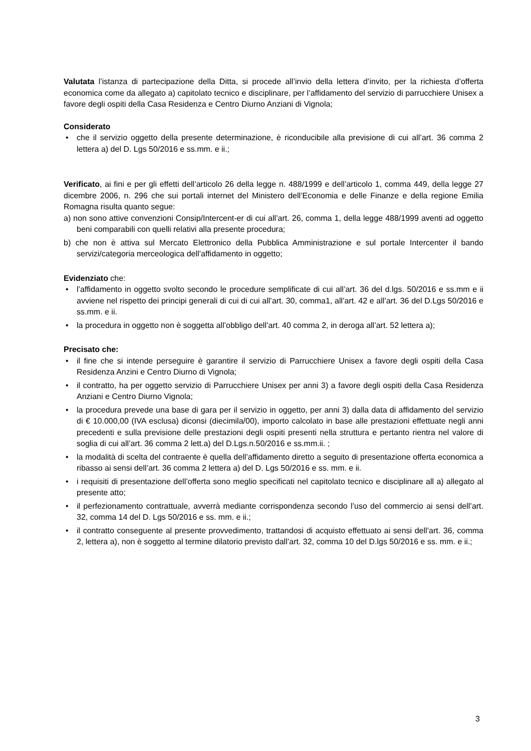Valutata l’istanza di partecipazione della Ditta, si procede all’invio della lettera d’invito, per la richiesta d’offerta economica come da allegato a) capitolato tecnico e disciplinare, per l’affidamento del servizio di parrucchiere Unisex a favore degli ospiti della Casa Residenza e Centro Diurno Anziani di Vignola;
Considerato
• che il servizio oggetto della presente determinazione, è riconducibile alla previsione di cui all’art. 36 comma 2 lettera a) del D. Lgs 50/2016 e ss.mm. e ii.;
Verificato, ai fini e per gli effetti dell’articolo 26 della legge n. 488/1999 e dell’articolo 1, comma 449, della legge 27 dicembre 2006, n. 296 che sui portali internet del Ministero dell’Economia e delle Finanze e della regione Emilia Romagna risulta quanto segue:
a) non sono attive convenzioni Consip/Intercent-er di cui all’art. 26, comma 1, della legge 488/1999 aventi ad oggetto beni comparabili con quelli relativi alla presente procedura;
b) che non è attiva sul Mercato Elettronico della Pubblica Amministrazione e sul portale Intercenter il bando servizi/categoria merceologica dell’affidamento in oggetto;
Evidenziato che:
• l’affidamento in oggetto svolto secondo le procedure semplificate di cui all’art. 36 del d.lgs. 50/2016 e ss.mm e ii avviene nel rispetto dei principi generali di cui di cui all’art. 30, comma1, all’art. 42 e all’art. 36 del D.Lgs 50/2016 e ss.mm. e ii.
• la procedura in oggetto non è soggetta all’obbligo dell’art. 40 comma 2, in deroga all’art. 52 lettera a);
Precisato che:
• il fine che si intende perseguire è garantire il servizio di Parrucchiere Unisex a favore degli ospiti della Casa Residenza Anzini e Centro Diurno di Vignola;
• il contratto, ha per oggetto servizio di Parrucchiere Unisex per anni 3) a favore degli ospiti della Casa Residenza Anziani e Centro Diurno Vignola;
• la procedura prevede una base di gara per il servizio in oggetto, per anni 3) dalla data di affidamento del servizio di € 10.000,00 (IVA esclusa) diconsi (diecimila/00), importo calcolato in base alle prestazioni effettuate negli anni precedenti e sulla previsione delle prestazioni degli ospiti presenti nella struttura e pertanto rientra nel valore di soglia di cui all’art. 36 comma 2 lett.a) del D.Lgs.n.50/2016 e ss.mm.ii. ;
• la modalità di scelta del contraente è quella dell’affidamento diretto a seguito di presentazione offerta economica a ribasso ai sensi dell’art. 36 comma 2 lettera a) del D. Lgs 50/2016 e ss. mm. e ii.
• i requisiti di presentazione dell’offerta sono meglio specificati nel capitolato tecnico e disciplinare all a) allegato al presente atto;
• il perfezionamento contrattuale, avverrà mediante corrispondenza secondo l’uso del commercio ai sensi dell’art. 32, comma 14 del D. Lgs 50/2016 e ss. mm. e ii.;
• il contratto conseguente al presente provvedimento, trattandosi di acquisto effettuato ai sensi dell’art. 36, comma 2, lettera a), non è soggetto al termine dilatorio previsto dall’art. 32, comma 10 del D.lgs 50/2016 e ss. mm. e ii.;
3